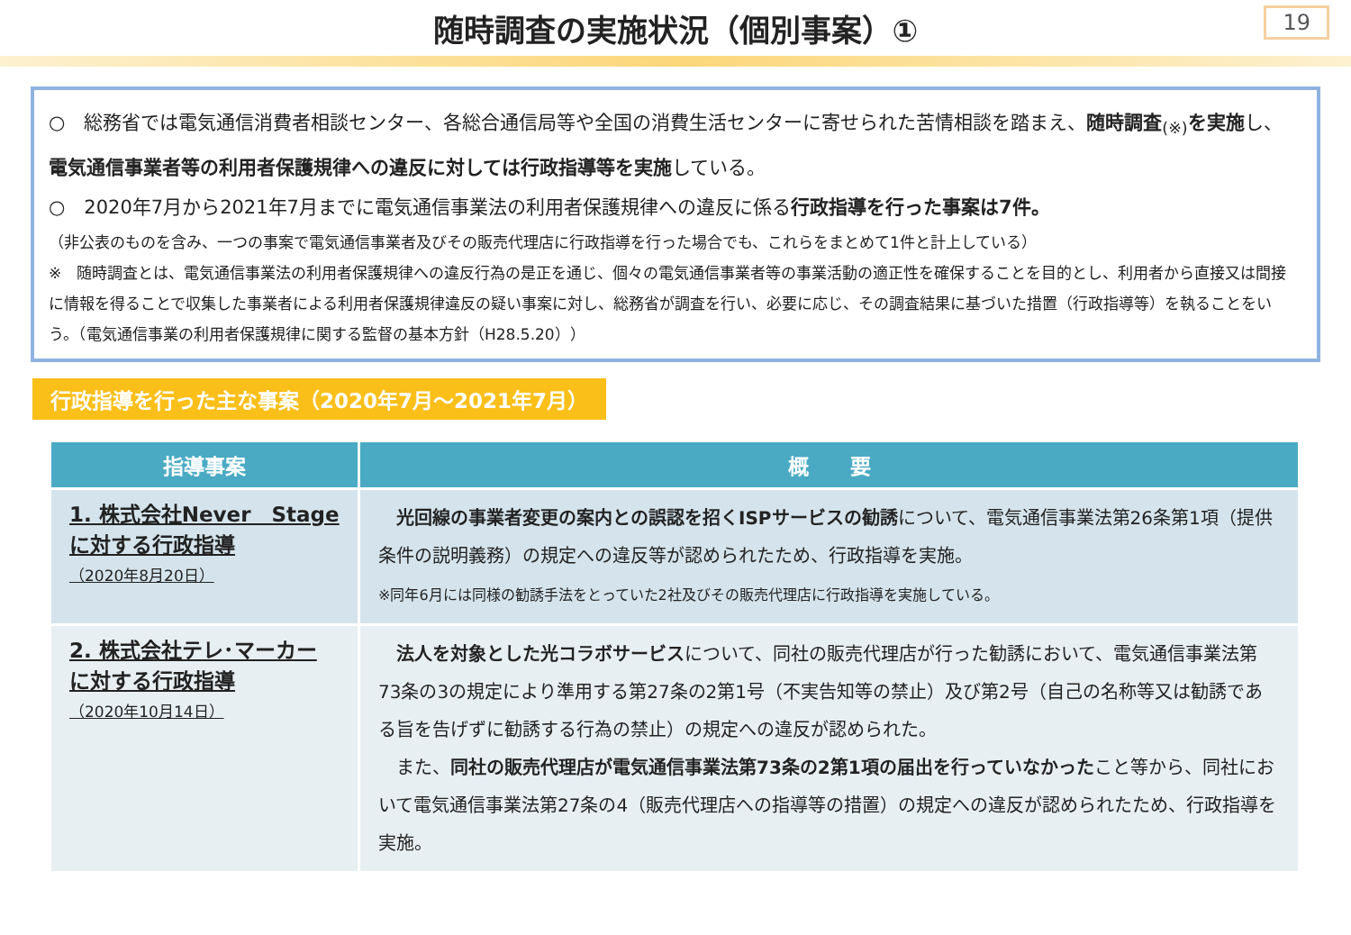随時調査の実施状況（個別事案）①
19
○　総務省では電気通信消費者相談センター、各総合通信局等や全国の消費生活センターに寄せられた苦情相談を踏まえ、随時調査<sub>(※)</sub>を実施し、電気通信事業者等の利用者保護規律への違反に対しては行政指導等を実施している。
○　2020年7月から2021年7月までに電気通信事業法の利用者保護規律への違反に係る行政指導を行った事案は7件。
（非公表のものを含み、一つの事案で電気通信事業者及びその販売代理店に行政指導を行った場合でも、これらをまとめて1件と計上している）
※　随時調査とは、電気通信事業法の利用者保護規律への違反行為の是正を通じ、個々の電気通信事業者等の事業活動の適正性を確保することを目的とし、利用者から直接又は間接に情報を得ることで収集した事業者による利用者保護規律違反の疑い事案に対し、総務省が調査を行い、必要に応じ、その調査結果に基づいた措置（行政指導等）を執ることをいう。（電気通信事業の利用者保護規律に関する監督の基本方針（H28.5.20））
行政指導を行った主な事案（2020年7月～2021年7月）
| 指導事案 | 概 要 |
| --- | --- |
| 1. 株式会社Never Stage に対する行政指導 （2020年8月20日） | 光回線の事業者変更の案内との誤認を招くISPサービスの勧誘 について、電気通信事業法第26条第1項（提供条件の説明義務）の規定への違反等が認められたため、行政指導を実施。 ※同年6月には同様の勧誘手法をとっていた2社及びその販売代理店に行政指導を実施している。 |
| 2. 株式会社テレ･マーカー に対する行政指導 （2020年10月14日） | 法人を対象とした光コラボサービス について、同社の販売代理店が行った勧誘において、電気通信事業法第73条の3の規定により準用する第27条の2第1号（不実告知等の禁止）及び第2号（自己の名称等又は勧誘である旨を告げずに勧誘する行為の禁止）の規定への違反が認められた。 また、 同社の販売代理店が電気通信事業法第73条の2第1項の届出を行っていなかった こと等から、同社において電気通信事業法第27条の4（販売代理店への指導等の措置）の規定への違反が認められたため、行政指導を実施。 |